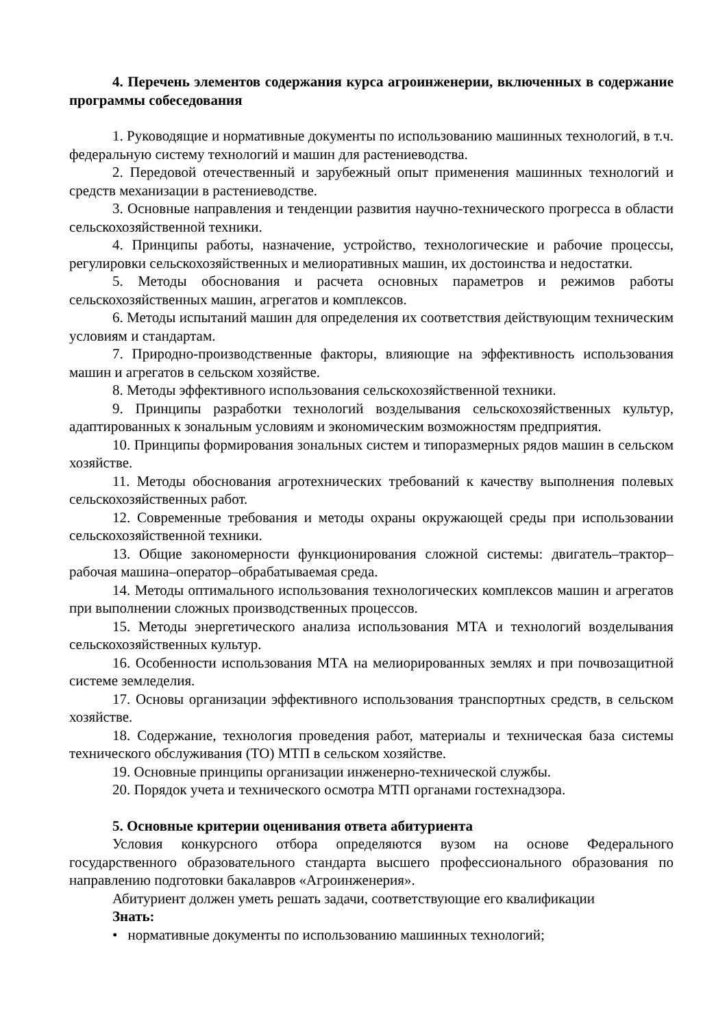4. Перечень элементов содержания курса агроинженерии, включенных в содержание программы собеседования
1. Руководящие и нормативные документы по использованию машинных технологий, в т.ч. федеральную систему технологий и машин для растениеводства.
2. Передовой отечественный и зарубежный опыт применения машинных технологий и средств механизации в растениеводстве.
3. Основные направления и тенденции развития научно-технического прогресса в области сельскохозяйственной техники.
4. Принципы работы, назначение, устройство, технологические и рабочие процессы, регулировки сельскохозяйственных и мелиоративных машин, их достоинства и недостатки.
5. Методы обоснования и расчета основных параметров и режимов работы сельскохозяйственных машин, агрегатов и комплексов.
6. Методы испытаний машин для определения их соответствия действующим техническим условиям и стандартам.
7. Природно-производственные факторы, влияющие на эффективность использования машин и агрегатов в сельском хозяйстве.
8. Методы эффективного использования сельскохозяйственной техники.
9. Принципы разработки технологий возделывания сельскохозяйственных культур, адаптированных к зональным условиям и экономическим возможностям предприятия.
10. Принципы формирования зональных систем и типоразмерных рядов машин в сельском хозяйстве.
11. Методы обоснования агротехнических требований к качеству выполнения полевых сельскохозяйственных работ.
12. Современные требования и методы охраны окружающей среды при использовании сельскохозяйственной техники.
13. Общие закономерности функционирования сложной системы: двигатель–трактор–рабочая машина–оператор–обрабатываемая среда.
14. Методы оптимального использования технологических комплексов машин и агрегатов при выполнении сложных производственных процессов.
15. Методы энергетического анализа использования МТА и технологий возделывания сельскохозяйственных культур.
16. Особенности использования МТА на мелиорированных землях и при почвозащитной системе земледелия.
17. Основы организации эффективного использования транспортных средств, в сельском хозяйстве.
18. Содержание, технология проведения работ, материалы и техническая база системы технического обслуживания (ТО) МТП в сельском хозяйстве.
19. Основные принципы организации инженерно-технической службы.
20. Порядок учета и технического осмотра МТП органами гостехнадзора.
5. Основные критерии оценивания ответа абитуриента
Условия конкурсного отбора определяются вузом на основе Федерального государственного образовательного стандарта высшего профессионального образования по направлению подготовки бакалавров «Агроинженерия».
Абитуриент должен уметь решать задачи, соответствующие его квалификации
Знать:
• нормативные документы по использованию машинных технологий;